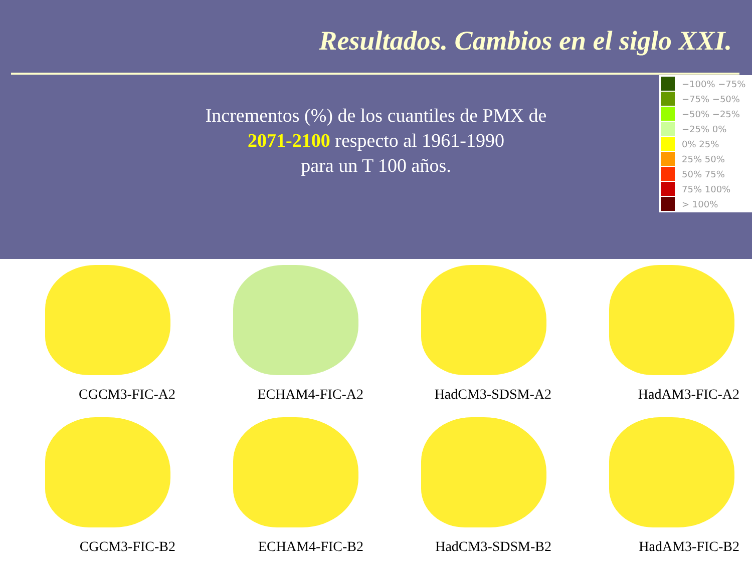Resultados. Cambios en el siglo XXI.
Incrementos (%) de los cuantiles de PMX de
2071-2100 respecto al 1961-1990
para un T 100 años.
−100% −75%
−75% −50%
−50% −25%
−25% 0%
0% 25%
25% 50%
50% 75%
75% 100%
> 100%
CGCM3-FIC-A2
ECHAM4-FIC-A2
HadCM3-SDSM-A2
HadAM3-FIC-A2
CGCM3-FIC-B2
ECHAM4-FIC-B2
HadCM3-SDSM-B2
HadAM3-FIC-B2